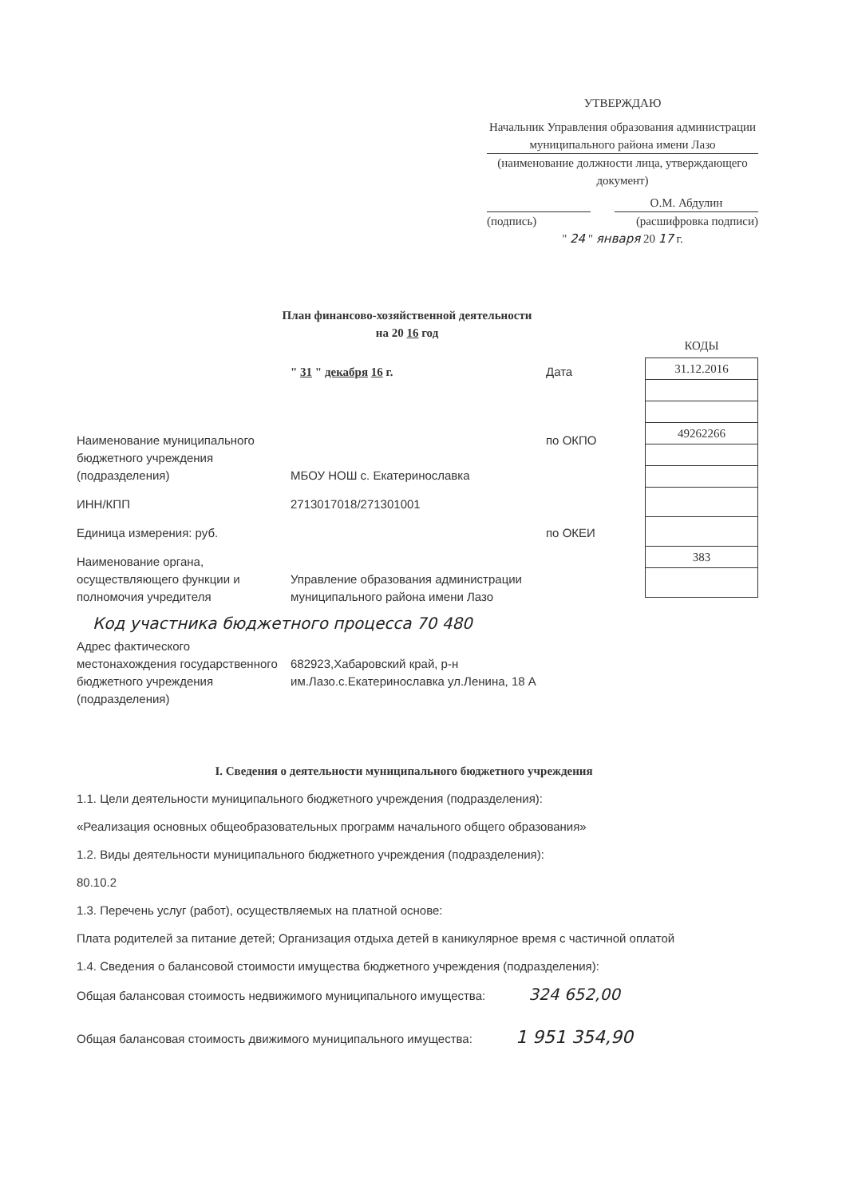УТВЕРЖДАЮ
Начальник Управления образования администрации муниципального района имени Лазо
(наименование должности лица, утверждающего документ)
О.М. Абдулин
(подпись) (расшифровка подписи)
" 24 " января 20 17 г.
План финансово-хозяйственной деятельности
на 20 16 год
КОДЫ
| 31.12.2016 |
| 49262266 |
| 383 |
" 31 " декабря 16 г. Дата
Наименование муниципального бюджетного учреждения (подразделения)
МБОУ НОШ с. Екатеринославка по ОКПО
ИНН/КПП 2713017018/271301001
Единица измерения: руб. по ОКЕИ
Наименование органа, осуществляющего функции и полномочия учредителя
Управление образования администрации муниципального района имени Лазо
Код участника бюджетного процесса 70 480
Адрес фактического местонахождения государственного бюджетного учреждения (подразделения)
682923,Хабаровский край, р-н им.Лазо.с.Екатеринославка ул.Ленина, 18 А
I. Сведения о деятельности муниципального бюджетного учреждения
1.1. Цели деятельности муниципального бюджетного учреждения (подразделения):
«Реализация основных общеобразовательных программ начального общего образования»
1.2. Виды деятельности муниципального бюджетного учреждения (подразделения):
80.10.2
1.3. Перечень услуг (работ), осуществляемых на платной основе:
Плата родителей за питание детей; Организация отдыха детей в каникулярное время с частичной оплатой
1.4. Сведения о балансовой стоимости имущества бюджетного учреждения (подразделения):
Общая балансовая стоимость недвижимого муниципального имущества: 324 652,00
Общая балансовая стоимость движимого муниципального имущества: 1 951 354,90